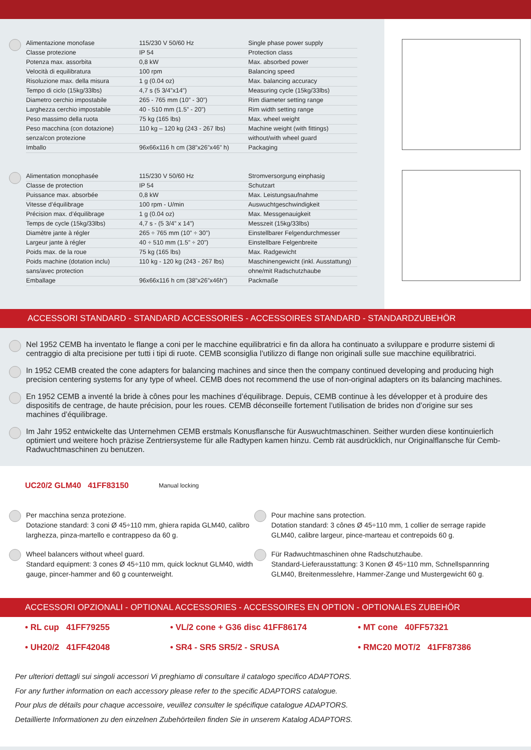| Alimentazione monofase | 115/230 V 50/60 Hz | Single phase power supply |
| Classe protezione | IP 54 | Protection class |
| Potenza max. assorbita | 0,8 kW | Max. absorbed power |
| Velocità di equilibratura | 100 rpm | Balancing speed |
| Risoluzione max. della misura | 1 g (0.04 oz) | Max. balancing accuracy |
| Tempo di ciclo (15kg/33lbs) | 4,7 s (5 3/4”x14”) | Measuring cycle (15kg/33lbs) |
| Diametro cerchio impostabile | 265 - 765 mm (10” - 30”) | Rim diameter setting range |
| Larghezza cerchio impostabile | 40 - 510 mm (1.5” - 20”) | Rim width setting range |
| Peso massimo della ruota | 75 kg (165 lbs) | Max. wheel weight |
| Peso macchina (con dotazione) | 110 kg – 120 kg (243 - 267 lbs) | Machine weight (with fittings) |
| senza/con protezione | | without/with wheel guard |
| Imballo | 96x66x116 h cm (38”x26”x46” h) | Packaging |
| Alimentation monophasée | 115/230 V 50/60 Hz | Stromversorgung einphasig |
| Classe de protection | IP 54 | Schutzart |
| Puissance max. absorbée | 0,8 kW | Max. Leistungsaufnahme |
| Vitesse d’équilibrage | 100 rpm - U/min | Auswuchtgeschwindigkeit |
| Précision max. d’équilibrage | 1 g (0.04 oz) | Max. Messgenauigkeit |
| Temps de cycle (15kg/33lbs) | 4,7 s - (5 3/4” x 14”) | Messzeit (15kg/33lbs) |
| Diamètre jante à régler | 265 ÷ 765 mm (10” ÷ 30”) | Einstellbarer Felgendurchmesser |
| Largeur jante à régler | 40 ÷ 510 mm (1.5” ÷ 20”) | Einstellbare Felgenbreite |
| Poids max. de la roue | 75 kg (165 lbs) | Max. Radgewicht |
| Poids machine (dotation inclu) | 110 kg - 120 kg (243 - 267 lbs) | Maschinengewicht (inkl. Ausstattung) |
| sans/avec protection | | ohne/mit Radschutzhaube |
| Emballage | 96x66x116 h cm (38”x26”x46h”) | Packmaße |
ACCESSORI STANDARD - STANDARD ACCESSORIES - ACCESSOIRES STANDARD - STANDARDZUBEHÖR
Nel 1952 CEMB ha inventato le flange a coni per le macchine equilibratrici e fin da allora ha continuato a sviluppare e produrre sistemi di centraggio di alta precisione per tutti i tipi di ruote. CEMB sconsiglia l’utilizzo di flange non originali sulle sue macchine equilibratrici.
In 1952 CEMB created the cone adapters for balancing machines and since then the company continued developing and producing high precision centering systems for any type of wheel. CEMB does not recommend the use of non-original adapters on its balancing machines.
En 1952 CEMB a inventé la bride à cônes pour les machines d’équilibrage. Depuis, CEMB continue à les développer et à produire des dispositifs de centrage, de haute précision, pour les roues. CEMB déconseille fortement l’utilisation de brides non d’origine sur ses machines d’équilibrage.
Im Jahr 1952 entwickelte das Unternehmen CEMB erstmals Konusflansche für Auswuchtmaschinen. Seither wurden diese kontinuierlich optimiert und weitere hoch präzise Zentriersysteme für alle Radtypen kamen hinzu. Cemb rät ausdrücklich, nur Originalflansche für Cemb-Radwuchtmaschinen zu benutzen.
UC20/2 GLM40 41FF83150 Manual locking
Per macchina senza protezione.
Dotazione standard: 3 coni Ø 45÷110 mm, ghiera rapida GLM40, calibro larghezza, pinza-martello e contrappeso da 60 g.
Pour machine sans protection.
Dotation standard: 3 cônes Ø 45÷110 mm, 1 collier de serrage rapide GLM40, calibre largeur, pince-marteau et contrepoids 60 g.
Wheel balancers without wheel guard.
Standard equipment: 3 cones Ø 45÷110 mm, quick locknut GLM40, width gauge, pincer-hammer and 60 g counterweight.
Für Radwuchtmaschinen ohne Radschutzhaube.
Standard-Lieferausstattung: 3 Konen Ø 45÷110 mm, Schnellspannring GLM40, Breitenmesslehre, Hammer-Zange und Mustergewicht 60 g.
ACCESSORI OPZIONALI - OPTIONAL ACCESSORIES - ACCESSOIRES EN OPTION - OPTIONALES ZUBEHÖR
| • RL cup 41FF79255 | • VL/2 cone + G36 disc 41FF86174 | • MT cone 40FF57321 |
| • UH20/2 41FF42048 | • SR4 - SR5 SR5/2 - SRUSA | • RMC20 MOT/2 41FF87386 |
Per ulteriori dettagli sui singoli accessori Vi preghiamo di consultare il catalogo specifico ADAPTORS.
For any further information on each accessory please refer to the specific ADAPTORS catalogue.
Pour plus de détails pour chaque accessoire, veuillez consulter le spécifique catalogue ADAPTORS.
Detaillierte Informationen zu den einzelnen Zubehörteilen finden Sie in unserem Katalog ADAPTORS.